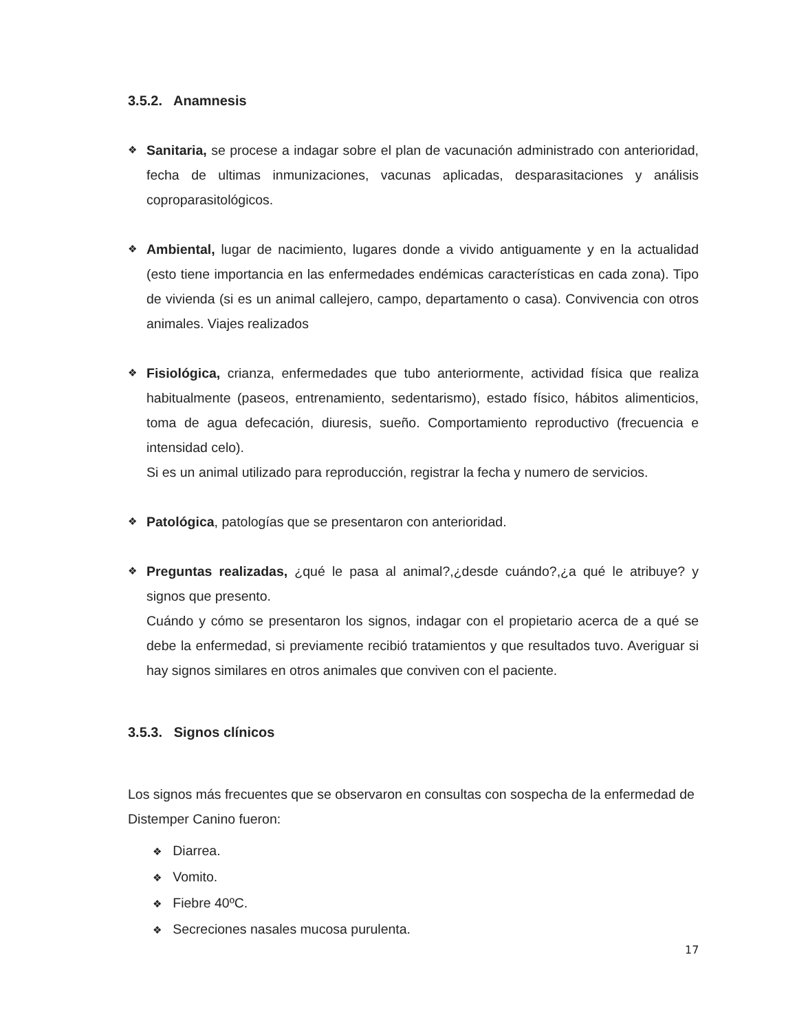3.5.2. Anamnesis
❖
Sanitaria, se procese a indagar sobre el plan de vacunación administrado con anterioridad, fecha de ultimas inmunizaciones, vacunas aplicadas, desparasitaciones y análisis coproparasitológicos.
❖
Ambiental, lugar de nacimiento, lugares donde a vivido antiguamente y en la actualidad (esto tiene importancia en las enfermedades endémicas características en cada zona). Tipo de vivienda (si es un animal callejero, campo, departamento o casa). Convivencia con otros animales. Viajes realizados
❖
Fisiológica, crianza, enfermedades que tubo anteriormente, actividad física que realiza habitualmente (paseos, entrenamiento, sedentarismo), estado físico, hábitos alimenticios, toma de agua defecación, diuresis, sueño. Comportamiento reproductivo (frecuencia e intensidad celo).
Si es un animal utilizado para reproducción, registrar la fecha y numero de servicios.
❖
Patológica, patologías que se presentaron con anterioridad.
❖
Preguntas realizadas, ¿qué le pasa al animal?,¿desde cuándo?,¿a qué le atribuye? y signos que presento.
Cuándo y cómo se presentaron los signos, indagar con el propietario acerca de a qué se debe la enfermedad, si previamente recibió tratamientos y que resultados tuvo. Averiguar si hay signos similares en otros animales que conviven con el paciente.
3.5.3. Signos clínicos
Los signos más frecuentes que se observaron en consultas con sospecha de la enfermedad de Distemper Canino fueron:
❖ Diarrea.
❖ Vomito.
❖ Fiebre 40ºC.
❖ Secreciones nasales mucosa purulenta.
17